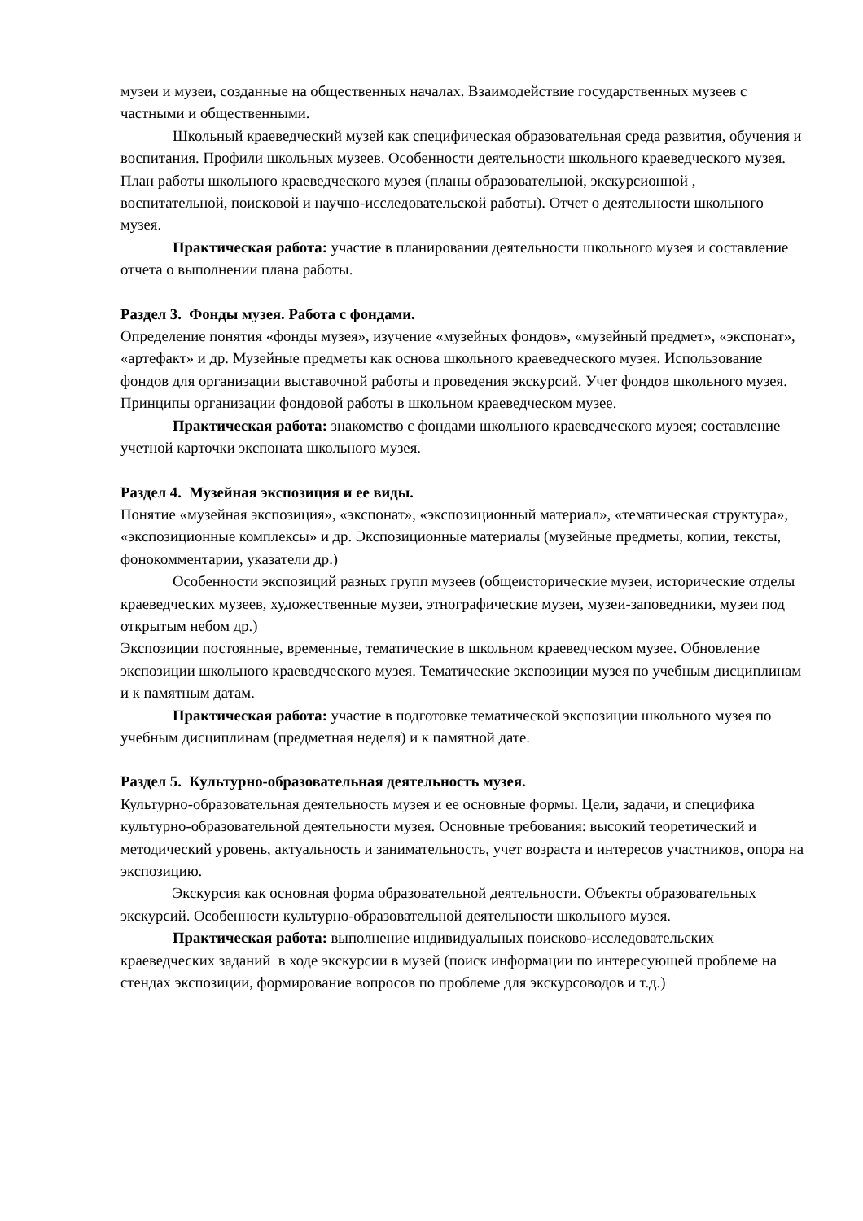музеи и музеи, созданные на общественных началах. Взаимодействие государственных музеев с частными и общественными.
Школьный краеведческий музей как специфическая образовательная среда развития, обучения и воспитания. Профили школьных музеев. Особенности деятельности школьного краеведческого музея. План работы школьного краеведческого музея (планы образовательной, экскурсионной , воспитательной, поисковой и научно-исследовательской работы). Отчет о деятельности школьного музея.
Практическая работа: участие в планировании деятельности школьного музея и составление отчета о выполнении плана работы.
Раздел 3. Фонды музея. Работа с фондами.
Определение понятия «фонды музея», изучение «музейных фондов», «музейный предмет», «экспонат», «артефакт» и др. Музейные предметы как основа школьного краеведческого музея. Использование фондов для организации выставочной работы и проведения экскурсий. Учет фондов школьного музея. Принципы организации фондовой работы в школьном краеведческом музее.
Практическая работа: знакомство с фондами школьного краеведческого музея; составление учетной карточки экспоната школьного музея.
Раздел 4. Музейная экспозиция и ее виды.
Понятие «музейная экспозиция», «экспонат», «экспозиционный материал», «тематическая структура», «экспозиционные комплексы» и др. Экспозиционные материалы (музейные предметы, копии, тексты, фонокомментарии, указатели др.)
Особенности экспозиций разных групп музеев (общеисторические музеи, исторические отделы краеведческих музеев, художественные музеи, этнографические музеи, музеи-заповедники, музеи под открытым небом др.)
Экспозиции постоянные, временные, тематические в школьном краеведческом музее. Обновление экспозиции школьного краеведческого музея. Тематические экспозиции музея по учебным дисциплинам и к памятным датам.
Практическая работа: участие в подготовке тематической экспозиции школьного музея по учебным дисциплинам (предметная неделя) и к памятной дате.
Раздел 5. Культурно-образовательная деятельность музея.
Культурно-образовательная деятельность музея и ее основные формы. Цели, задачи, и специфика культурно-образовательной деятельности музея. Основные требования: высокий теоретический и методический уровень, актуальность и занимательность, учет возраста и интересов участников, опора на экспозицию.
Экскурсия как основная форма образовательной деятельности. Объекты образовательных экскурсий. Особенности культурно-образовательной деятельности школьного музея.
Практическая работа: выполнение индивидуальных поисково-исследовательских краеведческих заданий в ходе экскурсии в музей (поиск информации по интересующей проблеме на стендах экспозиции, формирование вопросов по проблеме для экскурсоводов и т.д.)